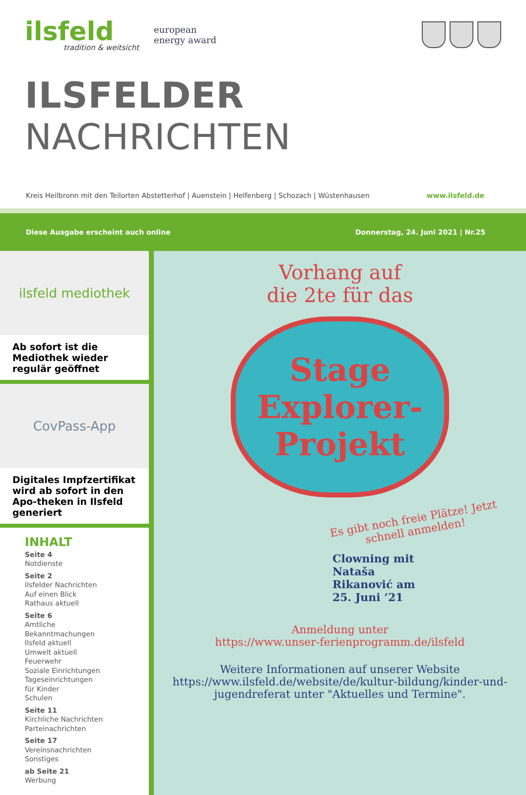ilsfeld
tradition & weitsicht
european
energy award
ILSFELDER NACHRICHTEN
Kreis Heilbronn mit den Teilorten Abstetterhof | Auenstein | Helfenberg | Schozach | Wüstenhausen www.ilsfeld.de
Diese Ausgabe erscheint auch online Donnerstag, 24. Juni 2021 | Nr.25
ilsfeld mediothek
Ab sofort ist die Mediothek wieder regulär geöffnet
CovPass-App
Digitales Impfzertifikat wird ab sofort in den Apo-theken in Ilsfeld generiert
INHALT
Seite 4
Notdienste
Seite 2
Ilsfelder Nachrichten
Auf einen Blick
Rathaus aktuell
Seite 6
Amtliche Bekanntmachungen
Ilsfeld aktuell
Umwelt aktuell
Feuerwehr
Soziale Einrichtungen
Tageseinrichtungen
für Kinder
Schulen
Seite 11
Kirchliche Nachrichten
Parteinachrichten
Seite 17
Vereinsnachrichten
Sonstiges
ab Seite 21
Werbung
Vorhang auf
die 2te für das
Stage
Explorer-
Projekt
Es gibt noch freie Plätze! Jetzt schnell anmelden!
Clowning mit
Nataša
Rikanović am
25. Juni ’21
Anmeldung unter
https://www.unser-ferienprogramm.de/ilsfeld
Weitere Informationen auf unserer Website https://www.ilsfeld.de/website/de/kultur-bildung/kinder-und-jugendreferat unter "Aktuelles und Termine".